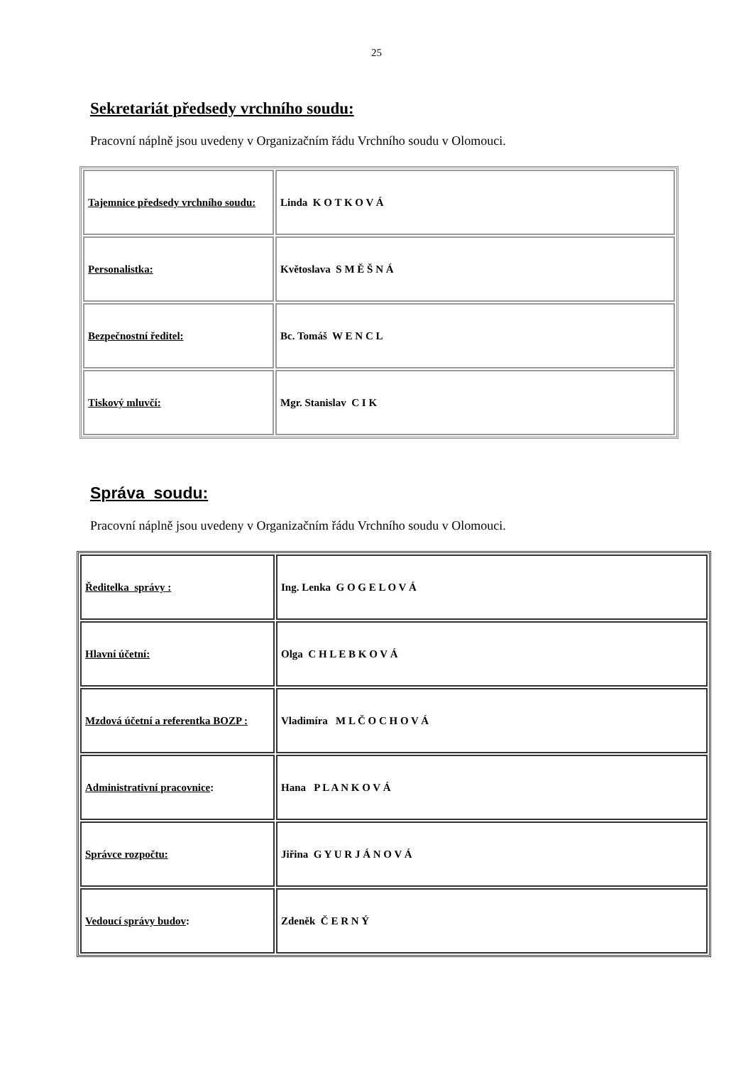25
Sekretariát předsedy vrchního soudu:
Pracovní náplně jsou uvedeny v Organizačním řádu Vrchního soudu v Olomouci.
| Tajemnice předsedy vrchního soudu: | Linda K O T K O V Á |
| Personalistka: | Květoslava S M Ě Š N Á |
| Bezpečnostní ředitel: | Bc. Tomáš W E N C L |
| Tiskový mluvčí: | Mgr. Stanislav C I K |
Správa soudu:
Pracovní náplně jsou uvedeny v Organizačním řádu Vrchního soudu v Olomouci.
| Ředitelka správy : | Ing. Lenka G O G E L O V Á |
| Hlavní účetní: | Olga C H L E B K O V Á |
| Mzdová účetní a referentka BOZP : | Vladimíra M L Č O C H O V Á |
| Administrativní pracovnice : | Hana P L A N K O V Á |
| Správce rozpočtu: | Jiřina G Y U R J Á N O V Á |
| Vedoucí správy budov : | Zdeněk Č E R N Ý |